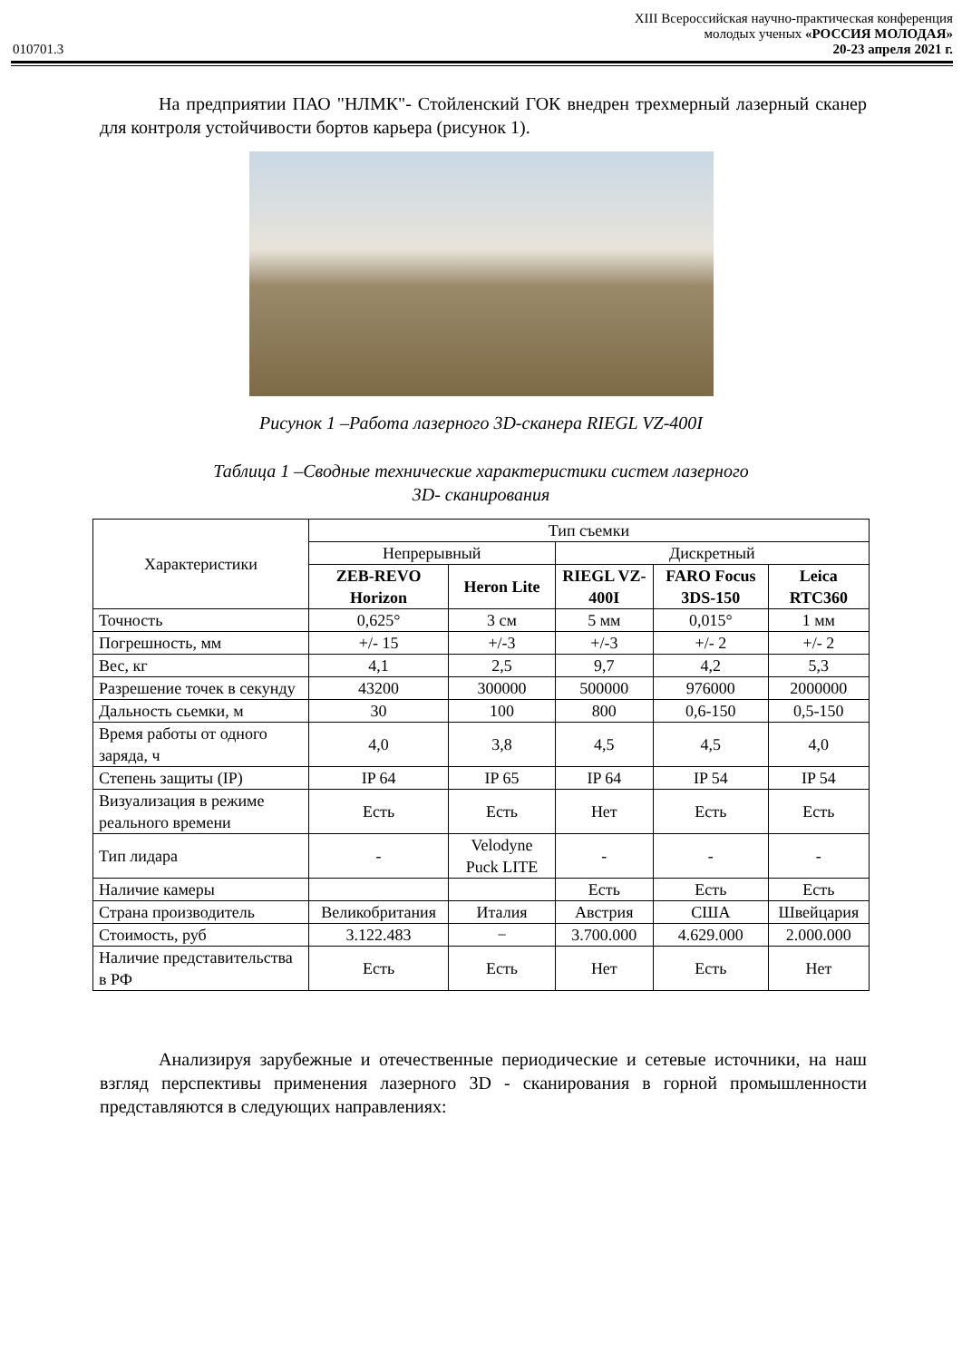XIII Всероссийская научно-практическая конференция
молодых ученых «РОССИЯ МОЛОДАЯ»
010701.3 20-23 апреля 2021 г.
На предприятии ПАО "НЛМК"- Стойленский ГОК внедрен трехмерный лазерный сканер для контроля устойчивости бортов карьера (рисунок 1).
Рисунок 1 –Работа лазерного 3D-сканера RIEGL VZ-400I
Таблица 1 –Сводные технические характеристики систем лазерного
3D- сканирования
| Характеристики | Тип съемки | | | | |
| --- | --- | --- | --- | --- | --- |
| | Непрерывный | | Дискретный | | |
| | ZEB-REVO Horizon | Heron Lite | RIEGL VZ-400I | FARO Focus 3DS-150 | Leica RTC360 |
| Точность | 0,625° | 3 см | 5 мм | 0,015° | 1 мм |
| Погрешность, мм | +/- 15 | +/-3 | +/-3 | +/- 2 | +/- 2 |
| Вес, кг | 4,1 | 2,5 | 9,7 | 4,2 | 5,3 |
| Разрешение точек в секунду | 43200 | 300000 | 500000 | 976000 | 2000000 |
| Дальность сьемки, м | 30 | 100 | 800 | 0,6-150 | 0,5-150 |
| Время работы от одного заряда, ч | 4,0 | 3,8 | 4,5 | 4,5 | 4,0 |
| Степень защиты (IP) | IP 64 | IP 65 | IP 64 | IP 54 | IP 54 |
| Визуализация в режиме реального времени | Есть | Есть | Нет | Есть | Есть |
| Тип лидара | - | Velodyne Puck LITE | - | - | - |
| Наличие камеры | | | Есть | Есть | Есть |
| Страна производитель | Великобритания | Италия | Австрия | США | Швейцария |
| Стоимость, руб | 3.122.483 | − | 3.700.000 | 4.629.000 | 2.000.000 |
| Наличие представительства в РФ | Есть | Есть | Нет | Есть | Нет |
Анализируя зарубежные и отечественные периодические и сетевые источники, на наш взгляд перспективы применения лазерного 3D - сканирования в горной промышленности представляются в следующих направлениях: